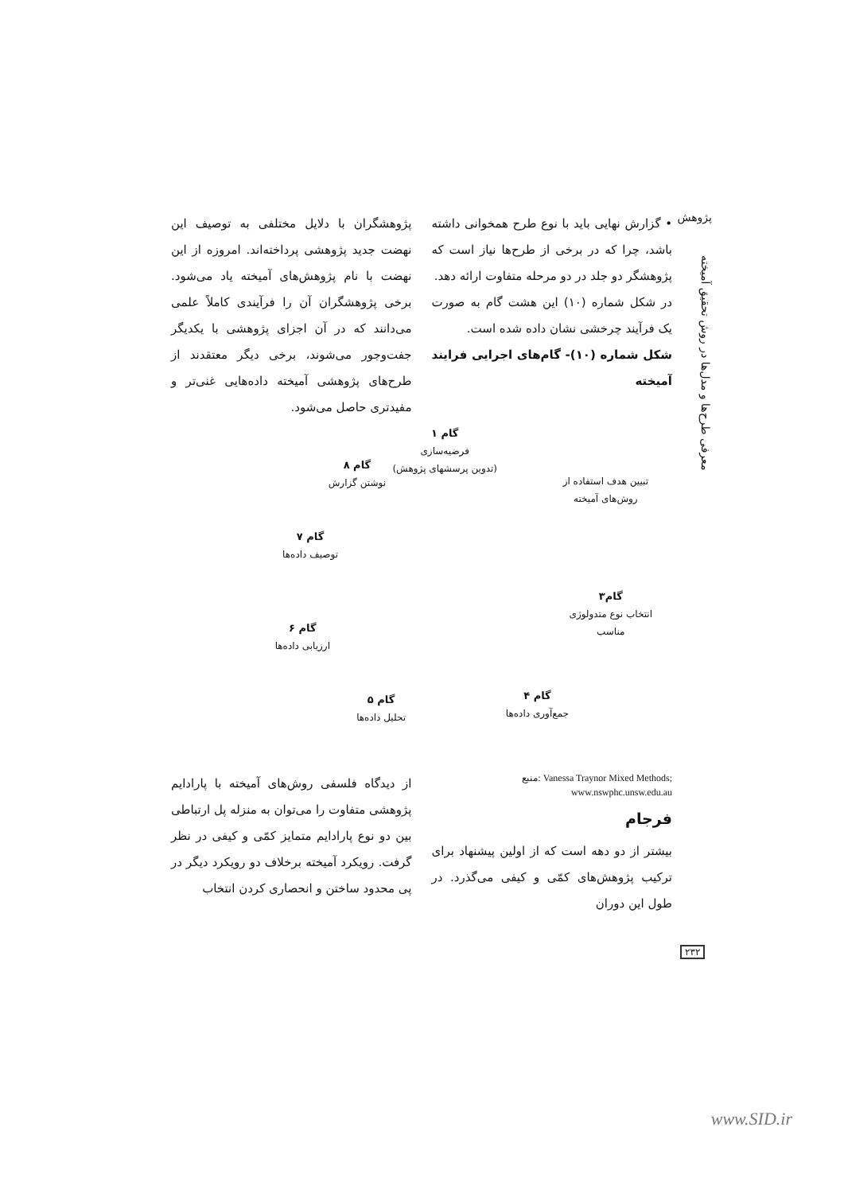پژوهش
معرفی طرح‌ها و مدل‌ها در روش تحقیق آمیخته
• گزارش نهایی باید با نوع طرح همخوانی داشته باشد، چرا که در برخی از طرح‌ها نیاز است که پژوهشگر دو جلد در دو مرحله متفاوت ارائه دهد.
در شکل شماره (۱۰) این هشت گام به صورت یک فرآیند چرخشی نشان داده شده است.
شکل شماره (۱۰)- گام‌های اجرایی فرایند آمیخته
پژوهشگران با دلایل مختلفی به توصیف این نهضت جدید پژوهشی پرداخته‌اند. امروزه از این نهضت با نام پژوهش‌های آمیخته یاد می‌شود. برخی پژوهشگران آن را فرآیندی کاملاً علمی می‌دانند که در آن اجزای پژوهشی با یکدیگر جفت‌وجور می‌شوند، برخی دیگر معتقدند از طرح‌های پژوهشی آمیخته داده‌هایی غنی‌تر و مفیدتری حاصل می‌شود.
گام ۱
فرضیه‌سازی
(تدوین پرسشهای پژوهش)
تبیین هدف استفاده از
روش‌های آمیخته
گام۳
انتخاب نوع متدولوژی
مناسب
گام ۴
جمع‌آوری داده‌ها
گام ۵
تحلیل داده‌ها
گام ۶
ارزیابی داده‌ها
گام ۷
توصیف داده‌ها
گام ۸
نوشتن گزارش
منبع: Vanessa Traynor Mixed Methods; www.nswphc.unsw.edu.au
فرجام
بیشتر از دو دهه است که از اولین پیشنهاد برای ترکیب پژوهش‌های کمّی و کیفی می‌گذرد. در طول این دوران
از دیدگاه فلسفی روش‌های آمیخته با پارادایم پژوهشی متفاوت را می‌توان به منزله پل ارتباطی بین دو نوع پارادایم متمایز کمّی و کیفی در نظر گرفت. رویکرد آمیخته برخلاف دو رویکرد دیگر در پی محدود ساختن و انحصاری کردن انتخاب
۲۳۲
www.SID.ir